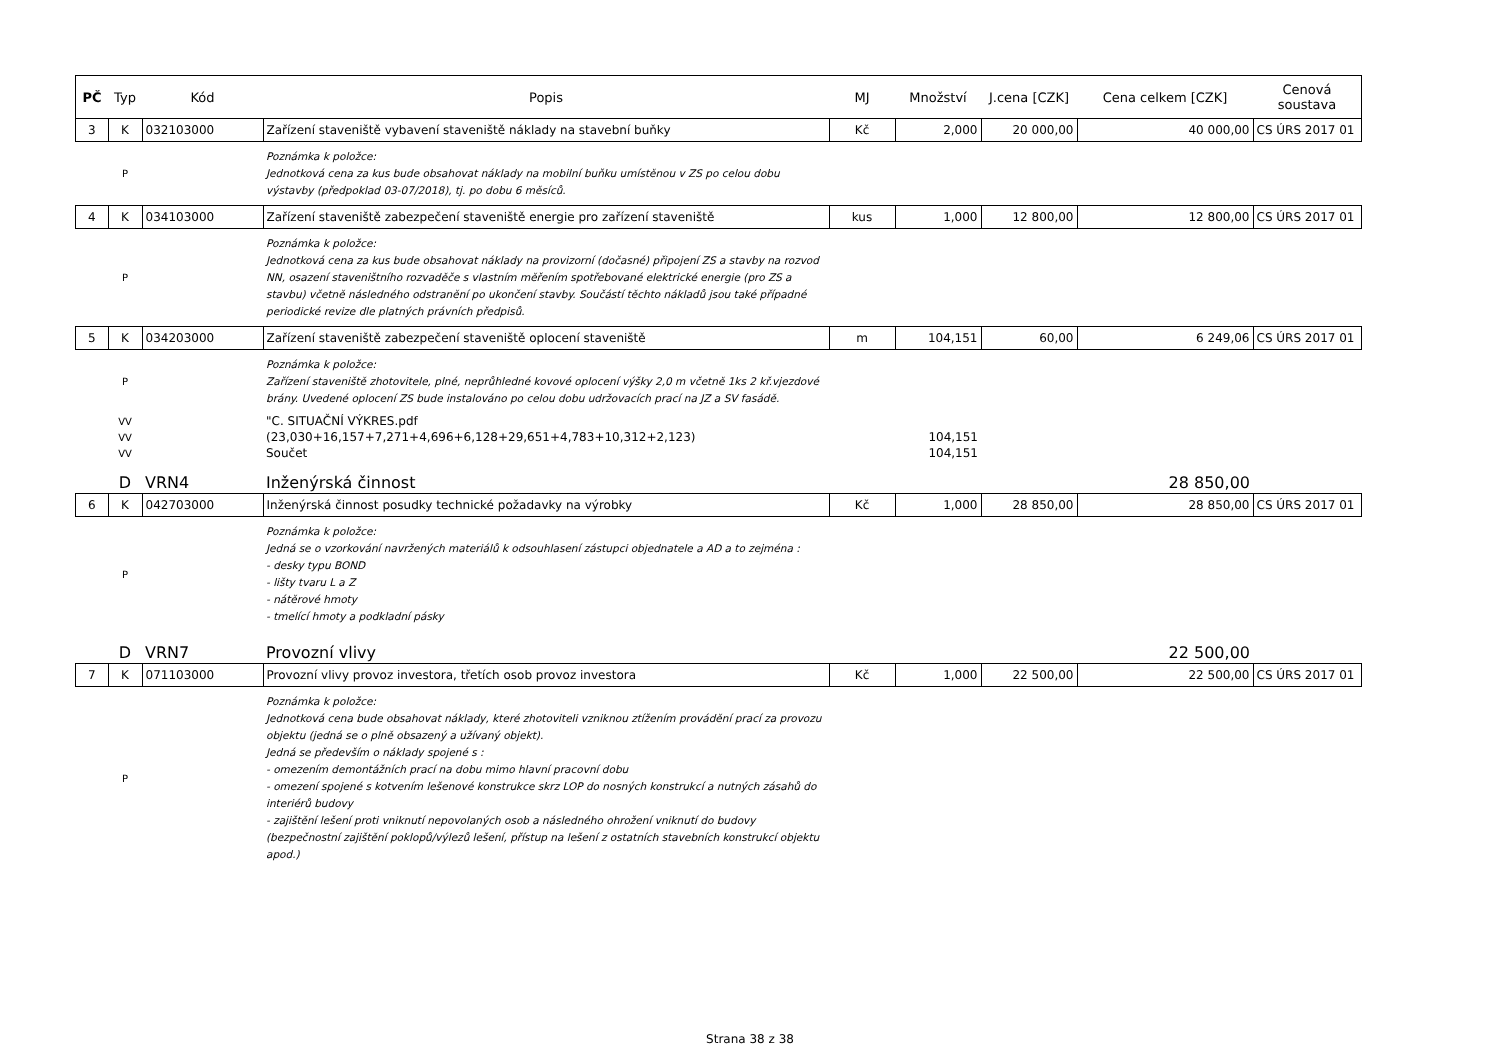| PČ | Typ | Kód | Popis | MJ | Množství | J.cena [CZK] | Cena celkem [CZK] | Cenová soustava |
| --- | --- | --- | --- | --- | --- | --- | --- | --- |
| 3 | K | 032103000 | Zařízení staveniště vybavení staveniště náklady na stavební buňky | Kč | 2,000 | 20 000,00 | 40 000,00 | CS ÚRS 2017 01 |
| | P | | Poznámka k položce: Jednotková cena za kus bude obsahovat náklady na mobilní buňku umístěnou v ZS po celou dobu výstavby (předpoklad 03-07/2018), tj. po dobu 6 měsíců. | | | | | |
| 4 | K | 034103000 | Zařízení staveniště zabezpečení staveniště energie pro zařízení staveniště | kus | 1,000 | 12 800,00 | 12 800,00 | CS ÚRS 2017 01 |
| | P | | Poznámka k položce: Jednotková cena za kus bude obsahovat náklady na provizorní (dočasné) připojení ZS a stavby na rozvod NN, osazení staveništního rozvaděče s vlastním měřením spotřebované elektrické energie (pro ZS a stavbu) včetně následného odstranění po ukončení stavby. Součástí těchto nákladů jsou také případné periodické revize dle platných právních předpisů. | | | | | |
| 5 | K | 034203000 | Zařízení staveniště zabezpečení staveniště oplocení staveniště | m | 104,151 | 60,00 | 6 249,06 | CS ÚRS 2017 01 |
| | P | | Poznámka k položce: Zařízení staveniště zhotovitele, plné, neprůhledné kovové oplocení výšky 2,0 m včetně 1ks 2 kř.vjezdové brány. Uvedené oplocení ZS bude instalováno po celou dobu udržovacích prací na JZ a SV fasádě. | | | | | |
| | VV | | "C. SITUAČNÍ VÝKRES.pdf | | | | | |
| | VV | | (23,030+16,157+7,271+4,696+6,128+29,651+4,783+10,312+2,123) | | 104,151 | | | |
| | VV | | Součet | | 104,151 | | | |
| | D | VRN4 | Inženýrská činnost | | | | 28 850,00 | |
| 6 | K | 042703000 | Inženýrská činnost posudky technické požadavky na výrobky | Kč | 1,000 | 28 850,00 | 28 850,00 | CS ÚRS 2017 01 |
| | P | | Poznámka k položce: Jedná se o vzorkování navržených materiálů k odsouhlasení zástupci objednatele a AD a to zejména : - desky typu BOND - lišty tvaru L a Z - nátěrové hmoty - tmelící hmoty a podkladní pásky | | | | | |
| | D | VRN7 | Provozní vlivy | | | | 22 500,00 | |
| 7 | K | 071103000 | Provozní vlivy provoz investora, třetích osob provoz investora | Kč | 1,000 | 22 500,00 | 22 500,00 | CS ÚRS 2017 01 |
| | P | | Poznámka k položce: Jednotková cena bude obsahovat náklady, které zhotoviteli vzniknou ztížením provádění prací za provozu objektu (jedná se o plně obsazený a užívaný objekt). Jedná se především o náklady spojené s : - omezením demontážních prací na dobu mimo hlavní pracovní dobu - omezení spojené s kotvením lešenové konstrukce skrz LOP do nosných konstrukcí a nutných zásahů do interiérů budovy - zajištění lešení proti vniknutí nepovolaných osob a následného ohrožení vniknutí do budovy (bezpečnostní zajištění poklopů/výlezů lešení, přístup na lešení z ostatních stavebních konstrukcí objektu apod.) | | | | | |
Strana 38 z 38